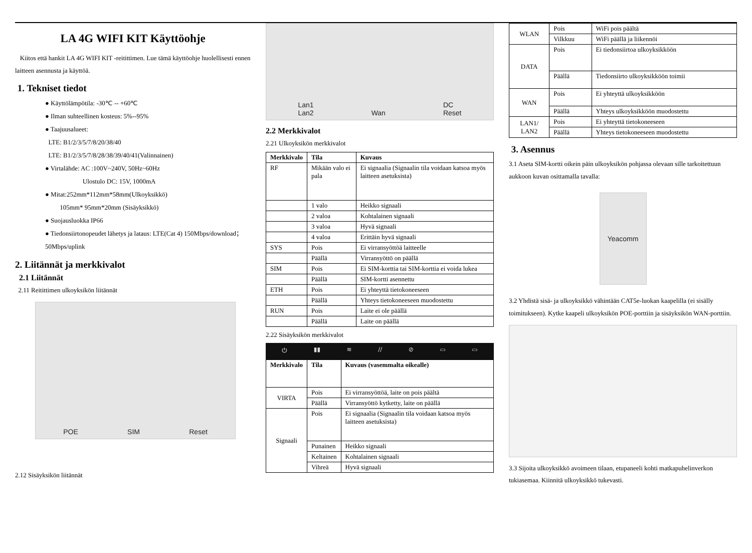LA 4G WIFI KIT Käyttöohje
Kiitos että hankit LA 4G WIFI KIT -reitittimen. Lue tämä käyttöohje huolellisesti ennen laitteen asennusta ja käyttöä.
1. Tekniset tiedot
● Käyttölämpötila: -30℃ -- +60℃
● Ilman suhteellinen kosteus: 5%--95%
● Taajuusalueet:
LTE: B1/2/3/5/7/8/20/38/40
LTE: B1/2/3/5/7/8/28/38/39/40/41(Valinnainen)
● Virtalähde: AC :100V~240V, 50Hz~60Hz
Ulostulo DC: 15V, 1000mA
● Mitat:252mm*112mm*58mm(Ulkoyksikkö)
105mm* 95mm*20mm (Sisäyksikkö)
● Suojausluokka IP66
● Tiedonsiirtonopeudet lähetys ja lataus: LTE(Cat 4) 150Mbps/download；50Mbps/uplink
2. Liitännät ja merkkivalot
2.1 Liitännät
2.11 Reitittimen ulkoyksikön liitännät
POE SIM Reset
2.12 Sisäyksikön liitännät
Lan1
Lan2 Wan DC
Reset
2.2 Merkkivalot
2.21 Ulkoyksikön merkkivalot
| Merkkivalo | Tila | Kuvaus |
| --- | --- | --- |
| RF | Mikään valo ei pala | Ei signaalia (Signaalin tila voidaan katsoa myös laitteen asetuksista) |
| | 1 valo | Heikko signaali |
| | 2 valoa | Kohtalainen signaali |
| | 3 valoa | Hyvä signaali |
| | 4 valoa | Erittäin hyvä signaali |
| SYS | Pois | Ei virransyöttöä laitteelle |
| | Päällä | Virransyöttö on päällä |
| SIM | Pois | Ei SIM-korttia tai SIM-korttia ei voida lukea |
| | Päällä | SIM-kortti asennettu |
| ETH | Pois | Ei yhteyttä tietokoneeseen |
| | Päällä | Yhteys tietokoneeseen muodostettu |
| RUN | Pois | Laite ei ole päällä |
| | Päällä | Laite on päällä |
2.22 Sisäyksikön merkkivalot
⏻ ▮▮ ≋ // ⊘ ▭ ▭
| Merkkivalo | Tila | Kuvaus (vasemmalta oikealle) |
| --- | --- | --- |
| VIRTA | Pois | Ei virransyöttöä, laite on pois päältä |
| | Päällä | Virransyöttö kytketty, laite on päällä |
| Signaali | Pois | Ei signaalia (Signaalin tila voidaan katsoa myös laitteen asetuksista) |
| | Punainen | Heikko signaali |
| | Keltainen | Kohtalainen signaali |
| | Vihreä | Hyvä signaali |
| WLAN | Pois | WiFi pois päältä |
| | Vilkkuu | WiFi päällä ja liikennöi |
| DATA | Pois | Ei tiedonsiirtoa ulkoyksikköön |
| | Päällä | Tiedonsiirto ulkoyksikköön toimii |
| WAN | Pois | Ei yhteyttä ulkoyksikköön |
| | Päällä | Yhteys ulkoyksikköön muodostettu |
| LAN1/ LAN2 | Pois | Ei yhteyttä tietokoneeseen |
| | Päällä | Yhteys tietokoneeseen muodostettu |
3. Asennus
3.1 Aseta SIM-kortti oikein päin ulkoyksikön pohjassa olevaan sille tarkoitettuun aukkoon kuvan osittamalla tavalla:
Yeacomm
3.2 Yhdistä sisä- ja ulkoyksikkö vähintään CAT5e-luokan kaapelilla (ei sisälly toimitukseen). Kytke kaapeli ulkoyksikön POE-porttiin ja sisäyksikön WAN-porttiin.
3.3 Sijoita ulkoyksikkö avoimeen tilaan, etupaneeli kohti matkapuhelinverkon tukiasemaa. Kiinnitä ulkoyksikkö tukevasti.